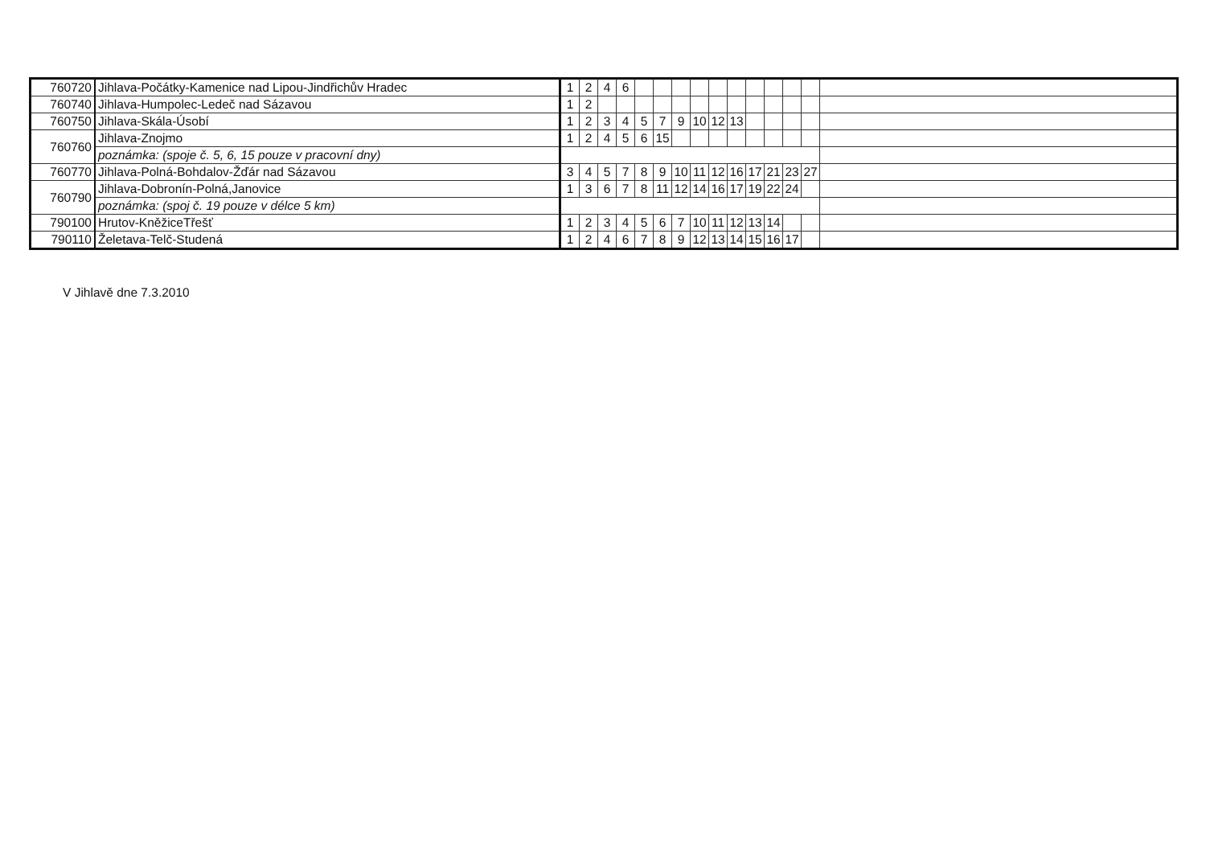| 760720 | Jihlava-Počátky-Kamenice nad Lipou-Jindřichův Hradec | 1 | 2 | 4 | 6 | | | | | | | | | | | |
| 760740 | Jihlava-Humpolec-Ledeč nad Sázavou | 1 | 2 | | | | | | | | | | | | | |
| 760750 | Jihlava-Skála-Úsobí | 1 | 2 | 3 | 4 | 5 | 7 | 9 | 10 | 12 | 13 | | | | | |
| 760760 | Jihlava-Znojmo | 1 | 2 | 4 | 5 | 6 | 15 | | | | | | | | | |
| | poznámka: (spoje č. 5, 6, 15 pouze v pracovní dny) | | | | | | | | | | | | | | | |
| 760770 | Jihlava-Polná-Bohdalov-Žďár nad Sázavou | 3 | 4 | 5 | 7 | 8 | 9 | 10 | 11 | 12 | 16 | 17 | 21 | 23 | 27 | |
| 760790 | Jihlava-Dobronín-Polná,Janovice | 1 | 3 | 6 | 7 | 8 | 11 | 12 | 14 | 16 | 17 | 19 | 22 | 24 | | |
| | poznámka: (spoj č. 19 pouze v délce 5 km) | | | | | | | | | | | | | | | |
| 790100 | Hrutov-KněžiceTřešť | 1 | 2 | 3 | 4 | 5 | 6 | 7 | 10 | 11 | 12 | 13 | 14 | | | |
| 790110 | Želetava-Telč-Studená | 1 | 2 | 4 | 6 | 7 | 8 | 9 | 12 | 13 | 14 | 15 | 16 | 17 | | |
V Jihlavě dne 7.3.2010